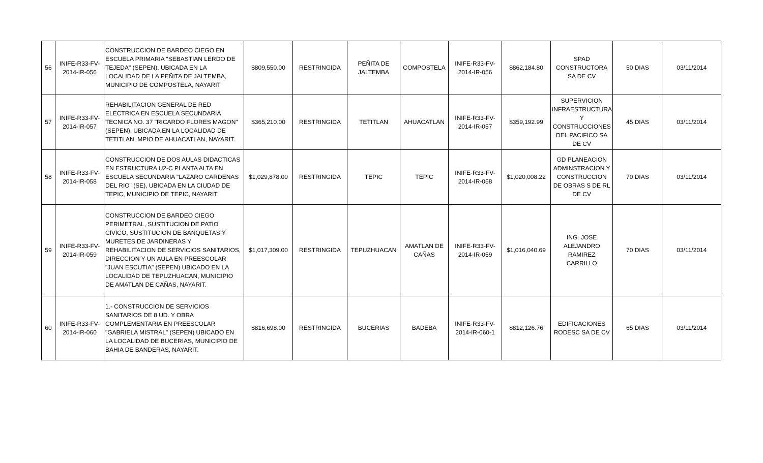| 56 | INIFE-R33-FV-2014-IR-056 | CONSTRUCCION DE BARDEO CIEGO EN ESCUELA PRIMARIA "SEBASTIAN LERDO DE TEJEDA" (SEPEN), UBICADA EN LA LOCALIDAD DE LA PEÑITA DE JALTEMBA, MUNICIPIO DE COMPOSTELA, NAYARIT | $809,550.00 | RESTRINGIDA | PEÑITA DE JALTEMBA | COMPOSTELA | INIFE-R33-FV-2014-IR-056 | $862,184.80 | SPAD CONSTRUCTORA SA DE CV | 50 DIAS | 03/11/2014 |
| 57 | INIFE-R33-FV-2014-IR-057 | REHABILITACION GENERAL DE RED ELECTRICA EN ESCUELA SECUNDARIA TECNICA NO. 37 "RICARDO FLORES MAGON" (SEPEN), UBICADA EN LA LOCALIDAD DE TETITLAN, MPIO DE AHUACATLAN, NAYARIT. | $365,210.00 | RESTRINGIDA | TETITLAN | AHUACATLAN | INIFE-R33-FV-2014-IR-057 | $359,192.99 | SUPERVICION INFRAESTRUCTURA Y CONSTRUCCIONES DEL PACIFICO SA DE CV | 45 DIAS | 03/11/2014 |
| 58 | INIFE-R33-FV-2014-IR-058 | CONSTRUCCION DE DOS AULAS DIDACTICAS EN ESTRUCTURA U2-C PLANTA ALTA EN ESCUELA SECUNDARIA "LAZARO CARDENAS DEL RIO" (SE), UBICADA EN LA CIUDAD DE TEPIC, MUNICIPIO DE TEPIC, NAYARIT | $1,029,878.00 | RESTRINGIDA | TEPIC | TEPIC | INIFE-R33-FV-2014-IR-058 | $1,020,008.22 | GD PLANEACION ADMINSTRACION Y CONSTRUCCION DE OBRAS S DE RL DE CV | 70 DIAS | 03/11/2014 |
| 59 | INIFE-R33-FV-2014-IR-059 | CONSTRUCCION DE BARDEO CIEGO PERIMETRAL, SUSTITUCION DE PATIO CIVICO, SUSTITUCION DE BANQUETAS Y MURETES DE JARDINERAS Y REHABILITACION DE SERVICIOS SANITARIOS, DIRECCION Y UN AULA EN PREESCOLAR "JUAN ESCUTIA" (SEPEN) UBICADO EN LA LOCALIDAD DE TEPUZHUACAN, MUNICIPIO DE AMATLAN DE CAÑAS, NAYARIT. | $1,017,309.00 | RESTRINGIDA | TEPUZHUACAN | AMATLAN DE CAÑAS | INIFE-R33-FV-2014-IR-059 | $1,016,040.69 | ING. JOSE ALEJANDRO RAMIREZ CARRILLO | 70 DIAS | 03/11/2014 |
| 60 | INIFE-R33-FV-2014-IR-060 | 1.- CONSTRUCCION DE SERVICIOS SANITARIOS DE 8 UD. Y OBRA COMPLEMENTARIA EN PREESCOLAR "GABRIELA MISTRAL" (SEPEN) UBICADO EN LA LOCALIDAD DE BUCERIAS, MUNICIPIO DE BAHIA DE BANDERAS, NAYARIT. | $816,698.00 | RESTRINGIDA | BUCERIAS | BADEBA | INIFE-R33-FV-2014-IR-060-1 | $812,126.76 | EDIFICACIONES RODESC SA DE CV | 65 DIAS | 03/11/2014 |